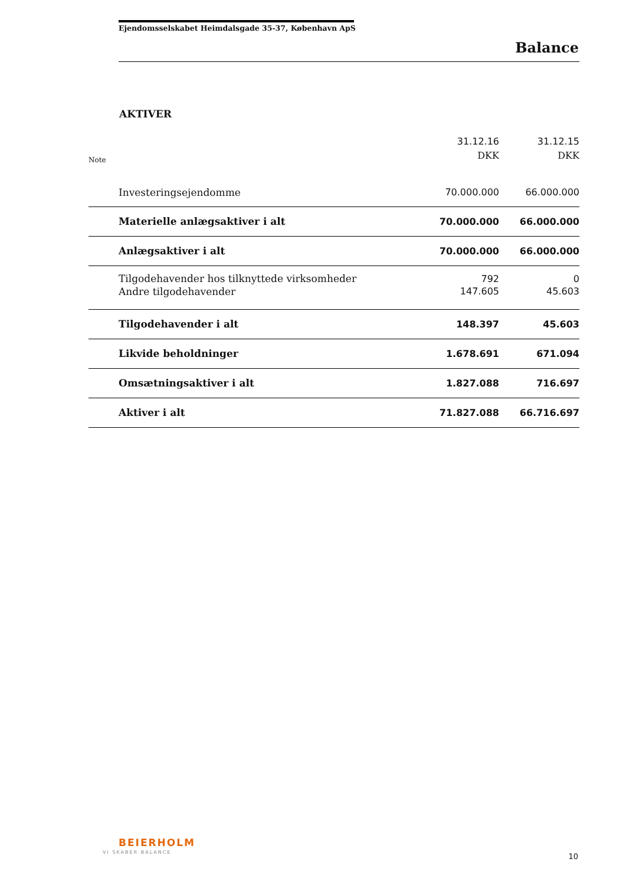Ejendomsselskabet Heimdalsgade 35-37, København ApS
Balance
AKTIVER
| Note | | 31.12.16 DKK | 31.12.15 DKK |
| --- | --- | --- | --- |
| | Investeringsejendomme | 70.000.000 | 66.000.000 |
| | Materielle anlægsaktiver i alt | 70.000.000 | 66.000.000 |
| | Anlægsaktiver i alt | 70.000.000 | 66.000.000 |
| | Tilgodehavender hos tilknyttede virksomheder | 792 | 0 |
| | Andre tilgodehavender | 147.605 | 45.603 |
| | Tilgodehavender i alt | 148.397 | 45.603 |
| | Likvide beholdninger | 1.678.691 | 671.094 |
| | Omsætningsaktiver i alt | 1.827.088 | 716.697 |
| | Aktiver i alt | 71.827.088 | 66.716.697 |
BEIERHOLM
VI SKABER BALANCE 10